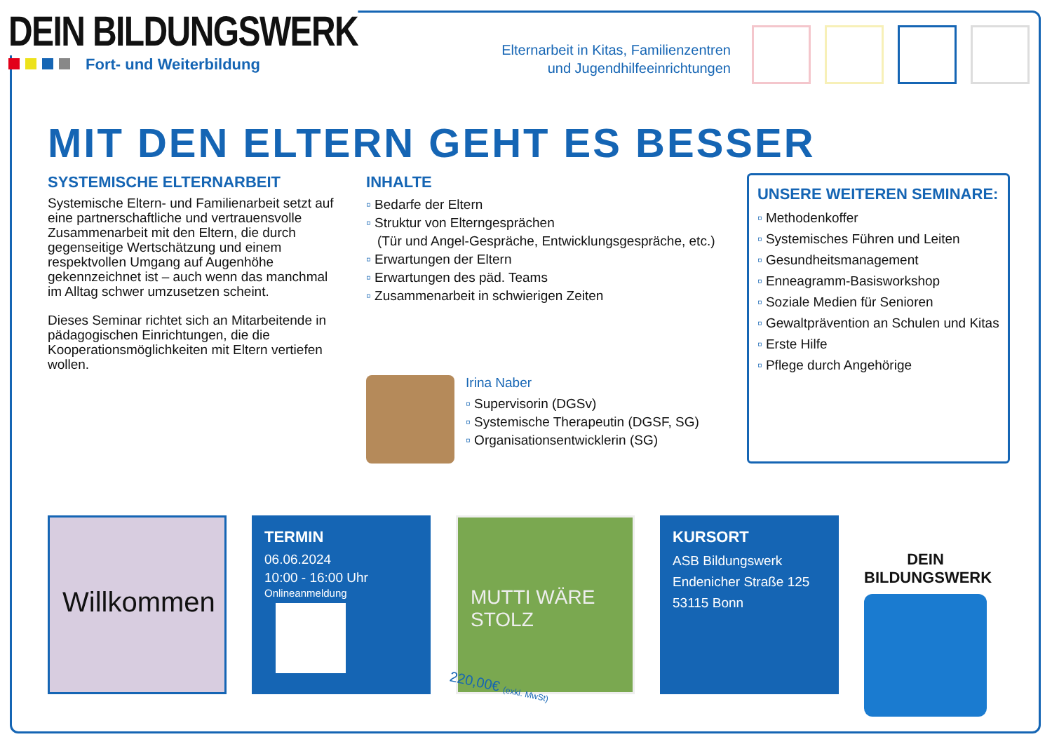DEIN BILDUNGSWERK
Fort- und Weiterbildung
Elternarbeit in Kitas, Familienzentren
und Jugendhilfeeinrichtungen
MIT DEN ELTERN GEHT ES BESSER
SYSTEMISCHE ELTERNARBEIT
Systemische Eltern- und Familienarbeit setzt auf eine partnerschaftliche und vertrauensvolle Zusammenarbeit mit den Eltern, die durch gegenseitige Wertschätzung und einem respektvollen Umgang auf Augenhöhe gekennzeichnet ist – auch wenn das manchmal im Alltag schwer umzusetzen scheint.
Dieses Seminar richtet sich an Mitarbeitende in pädagogischen Einrichtungen, die die Kooperationsmöglichkeiten mit Eltern vertiefen wollen.
INHALTE
Bedarfe der Eltern
Struktur von Elterngesprächen
(Tür und Angel-Gespräche, Entwicklungsgespräche, etc.)
Erwartungen der Eltern
Erwartungen des päd. Teams
Zusammenarbeit in schwierigen Zeiten
Irina Naber
Supervisorin (DGSv)
Systemische Therapeutin (DGSF, SG)
Organisationsentwicklerin (SG)
UNSERE WEITEREN SEMINARE:
Methodenkoffer
Systemisches Führen und Leiten
Gesundheitsmanagement
Enneagramm-Basisworkshop
Soziale Medien für Senioren
Gewaltprävention an Schulen und Kitas
Erste Hilfe
Pflege durch Angehörige
Willkommen
TERMIN
06.06.2024
10:00 - 16:00 Uhr
Onlineanmeldung
MUTTI WÄRE STOLZ
KURSORT
ASB Bildungswerk
Endenicher Straße 125
53115 Bonn
DEIN BILDUNGSWERK
220,00€ (exkl. MwSt)